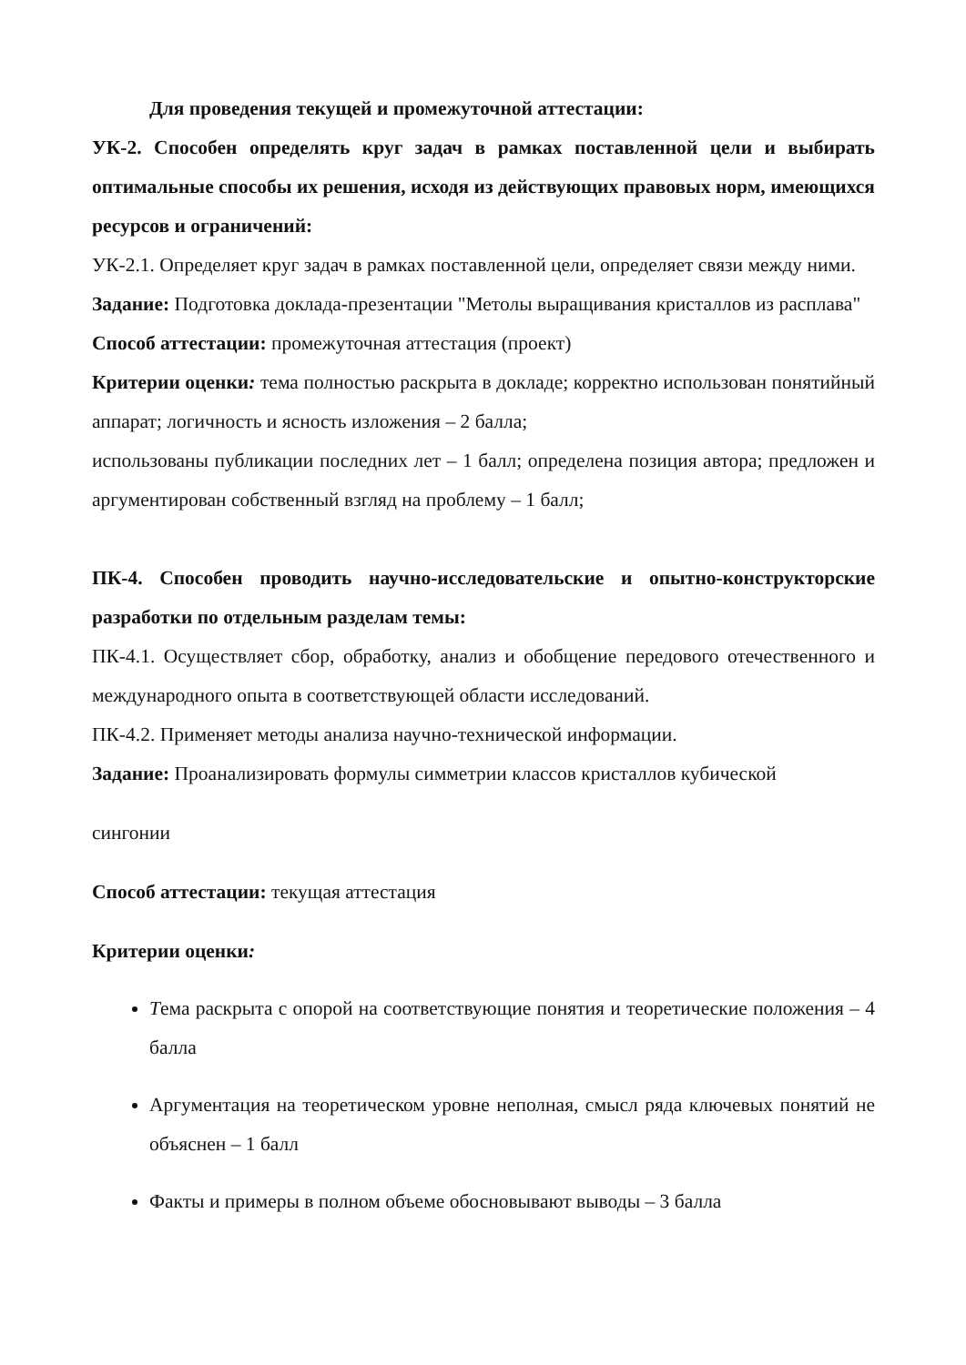Для проведения текущей и промежуточной аттестации:
УК-2. Способен определять круг задач в рамках поставленной цели и выбирать оптимальные способы их решения, исходя из действующих правовых норм, имеющихся ресурсов и ограничений:
УК-2.1. Определяет круг задач в рамках поставленной цели, определяет связи между ними.
Задание: Подготовка доклада-презентации "Метолы выращивания кристаллов из расплава"
Способ аттестации: промежуточная аттестация (проект)
Критерии оценки: тема полностью раскрыта в докладе; корректно использован понятийный аппарат; логичность и ясность изложения – 2 балла;
использованы публикации последних лет – 1 балл; определена позиция автора; предложен и аргументирован собственный взгляд на проблему – 1 балл;
ПК-4. Способен проводить научно-исследовательские и опытно-конструкторские разработки по отдельным разделам темы:
ПК-4.1. Осуществляет сбор, обработку, анализ и обобщение передового отечественного и международного опыта в соответствующей области исследований.
ПК-4.2. Применяет методы анализа научно-технической информации.
Задание: Проанализировать формулы симметрии классов кристаллов кубической
сингонии
Способ аттестации: текущая аттестация
Критерии оценки:
Тема раскрыта с опорой на соответствующие понятия и теоретические положения – 4 балла
Аргументация на теоретическом уровне неполная, смысл ряда ключевых понятий не объяснен – 1 балл
Факты и примеры в полном объеме обосновывают выводы – 3 балла